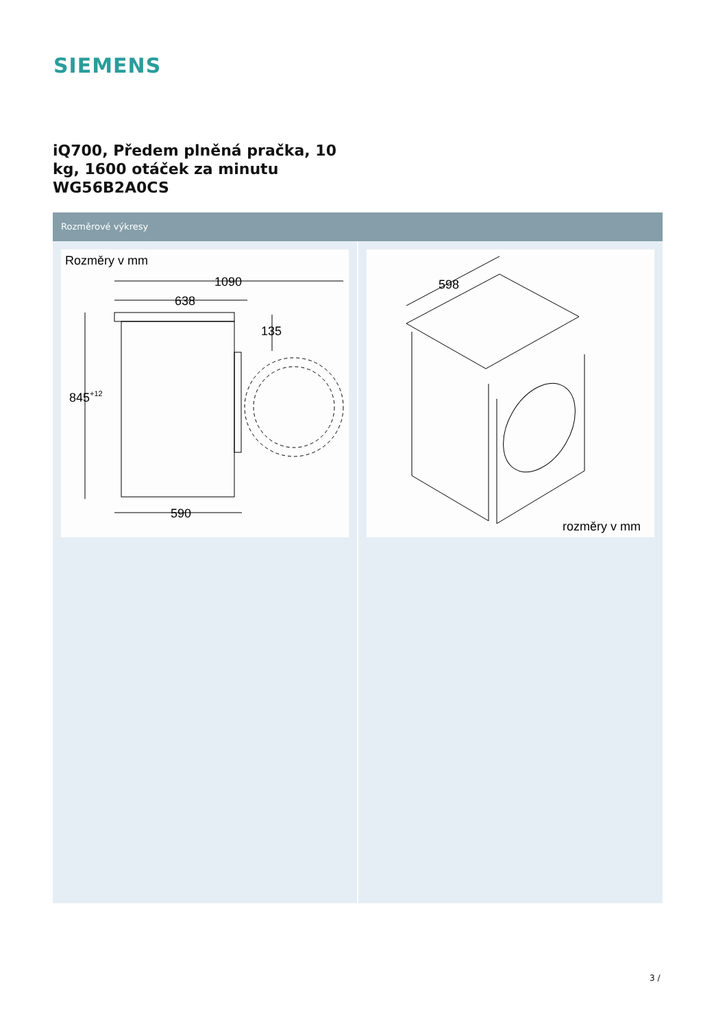SIEMENS
iQ700, Předem plněná pračka, 10
kg, 1600 otáček za minutu
WG56B2A0CS
Rozměrové výkresy
Rozměry v mm
1090
638
135
845+12
590
598
rozměry v mm
3 /